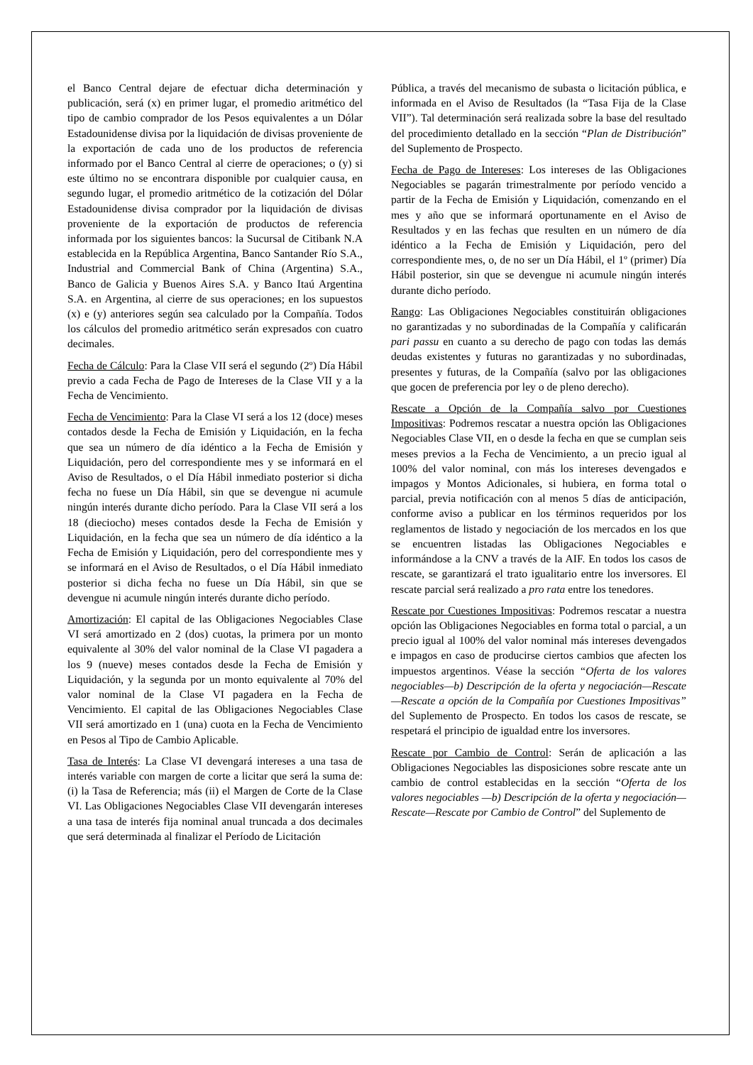el Banco Central dejare de efectuar dicha determinación y publicación, será (x) en primer lugar, el promedio aritmético del tipo de cambio comprador de los Pesos equivalentes a un Dólar Estadounidense divisa por la liquidación de divisas proveniente de la exportación de cada uno de los productos de referencia informado por el Banco Central al cierre de operaciones; o (y) si este último no se encontrara disponible por cualquier causa, en segundo lugar, el promedio aritmético de la cotización del Dólar Estadounidense divisa comprador por la liquidación de divisas proveniente de la exportación de productos de referencia informada por los siguientes bancos: la Sucursal de Citibank N.A establecida en la República Argentina, Banco Santander Río S.A., Industrial and Commercial Bank of China (Argentina) S.A., Banco de Galicia y Buenos Aires S.A. y Banco Itaú Argentina S.A. en Argentina, al cierre de sus operaciones; en los supuestos (x) e (y) anteriores según sea calculado por la Compañía. Todos los cálculos del promedio aritmético serán expresados con cuatro decimales.
Fecha de Cálculo: Para la Clase VII será el segundo (2º) Día Hábil previo a cada Fecha de Pago de Intereses de la Clase VII y a la Fecha de Vencimiento.
Fecha de Vencimiento: Para la Clase VI será a los 12 (doce) meses contados desde la Fecha de Emisión y Liquidación, en la fecha que sea un número de día idéntico a la Fecha de Emisión y Liquidación, pero del correspondiente mes y se informará en el Aviso de Resultados, o el Día Hábil inmediato posterior si dicha fecha no fuese un Día Hábil, sin que se devengue ni acumule ningún interés durante dicho período. Para la Clase VII será a los 18 (dieciocho) meses contados desde la Fecha de Emisión y Liquidación, en la fecha que sea un número de día idéntico a la Fecha de Emisión y Liquidación, pero del correspondiente mes y se informará en el Aviso de Resultados, o el Día Hábil inmediato posterior si dicha fecha no fuese un Día Hábil, sin que se devengue ni acumule ningún interés durante dicho período.
Amortización: El capital de las Obligaciones Negociables Clase VI será amortizado en 2 (dos) cuotas, la primera por un monto equivalente al 30% del valor nominal de la Clase VI pagadera a los 9 (nueve) meses contados desde la Fecha de Emisión y Liquidación, y la segunda por un monto equivalente al 70% del valor nominal de la Clase VI pagadera en la Fecha de Vencimiento. El capital de las Obligaciones Negociables Clase VII será amortizado en 1 (una) cuota en la Fecha de Vencimiento en Pesos al Tipo de Cambio Aplicable.
Tasa de Interés: La Clase VI devengará intereses a una tasa de interés variable con margen de corte a licitar que será la suma de: (i) la Tasa de Referencia; más (ii) el Margen de Corte de la Clase VI. Las Obligaciones Negociables Clase VII devengarán intereses a una tasa de interés fija nominal anual truncada a dos decimales que será determinada al finalizar el Período de Licitación
Pública, a través del mecanismo de subasta o licitación pública, e informada en el Aviso de Resultados (la “Tasa Fija de la Clase VII”). Tal determinación será realizada sobre la base del resultado del procedimiento detallado en la sección “Plan de Distribución” del Suplemento de Prospecto.
Fecha de Pago de Intereses: Los intereses de las Obligaciones Negociables se pagarán trimestralmente por período vencido a partir de la Fecha de Emisión y Liquidación, comenzando en el mes y año que se informará oportunamente en el Aviso de Resultados y en las fechas que resulten en un número de día idéntico a la Fecha de Emisión y Liquidación, pero del correspondiente mes, o, de no ser un Día Hábil, el 1º (primer) Día Hábil posterior, sin que se devengue ni acumule ningún interés durante dicho período.
Rango: Las Obligaciones Negociables constituirán obligaciones no garantizadas y no subordinadas de la Compañía y calificarán pari passu en cuanto a su derecho de pago con todas las demás deudas existentes y futuras no garantizadas y no subordinadas, presentes y futuras, de la Compañía (salvo por las obligaciones que gocen de preferencia por ley o de pleno derecho).
Rescate a Opción de la Compañía salvo por Cuestiones Impositivas: Podremos rescatar a nuestra opción las Obligaciones Negociables Clase VII, en o desde la fecha en que se cumplan seis meses previos a la Fecha de Vencimiento, a un precio igual al 100% del valor nominal, con más los intereses devengados e impagos y Montos Adicionales, si hubiera, en forma total o parcial, previa notificación con al menos 5 días de anticipación, conforme aviso a publicar en los términos requeridos por los reglamentos de listado y negociación de los mercados en los que se encuentren listadas las Obligaciones Negociables e informándose a la CNV a través de la AIF. En todos los casos de rescate, se garantizará el trato igualitario entre los inversores. El rescate parcial será realizado a pro rata entre los tenedores.
Rescate por Cuestiones Impositivas: Podremos rescatar a nuestra opción las Obligaciones Negociables en forma total o parcial, a un precio igual al 100% del valor nominal más intereses devengados e impagos en caso de producirse ciertos cambios que afecten los impuestos argentinos. Véase la sección “Oferta de los valores negociables—b) Descripción de la oferta y negociación—Rescate—Rescate a opción de la Compañía por Cuestiones Impositivas” del Suplemento de Prospecto. En todos los casos de rescate, se respetará el principio de igualdad entre los inversores.
Rescate por Cambio de Control: Serán de aplicación a las Obligaciones Negociables las disposiciones sobre rescate ante un cambio de control establecidas en la sección “Oferta de los valores negociables —b) Descripción de la oferta y negociación—Rescate—Rescate por Cambio de Control” del Suplemento de